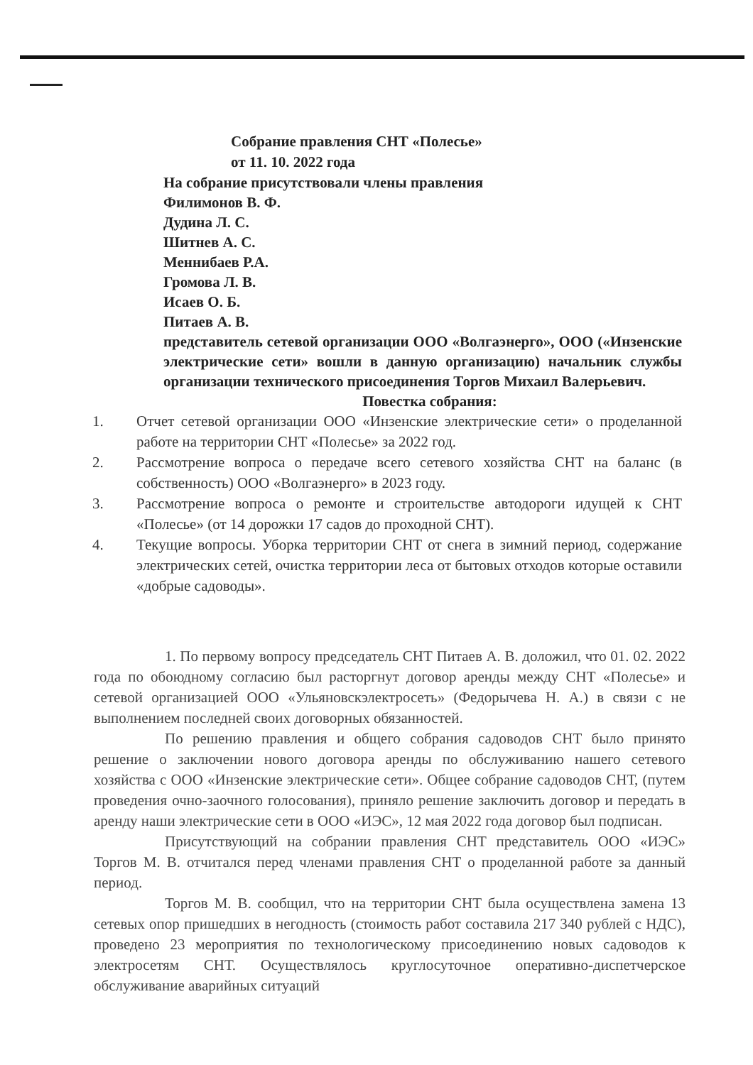Собрание правления СНТ «Полесье»
от 11. 10. 2022 года
На собрание присутствовали члены правления
Филимонов В. Ф.
Дудина Л. С.
Шитнев А. С.
Меннибаев Р.А.
Громова Л. В.
Исаев О. Б.
Питаев А. В.
представитель сетевой организации ООО «Волгаэнерго», ООО («Инзенские электрические сети» вошли в данную организацию) начальник службы организации технического присоединения Торгов Михаил Валерьевич.
Повестка собрания:
1. Отчет сетевой организации ООО «Инзенские электрические сети» о проделанной работе на территории СНТ «Полесье» за 2022 год.
2. Рассмотрение вопроса о передаче всего сетевого хозяйства СНТ на баланс (в собственность) ООО «Волгаэнерго» в 2023 году.
3. Рассмотрение вопроса о ремонте и строительстве автодороги идущей к СНТ «Полесье» (от 14 дорожки 17 садов до проходной СНТ).
4. Текущие вопросы. Уборка территории СНТ от снега в зимний период, содержание электрических сетей, очистка территории леса от бытовых отходов которые оставили «добрые садоводы».
1. По первому вопросу председатель СНТ Питаев А. В. доложил, что 01. 02. 2022 года по обоюдному согласию был расторгнут договор аренды между СНТ «Полесье» и сетевой организацией ООО «Ульяновскэлектросеть» (Федорычева Н. А.) в связи с не выполнением последней своих договорных обязанностей.
По решению правления и общего собрания садоводов СНТ было принято решение о заключении нового договора аренды по обслуживанию нашего сетевого хозяйства с ООО «Инзенские электрические сети». Общее собрание садоводов СНТ, (путем проведения очно-заочного голосования), приняло решение заключить договор и передать в аренду наши электрические сети в ООО «ИЭС», 12 мая 2022 года договор был подписан.
Присутствующий на собрании правления СНТ представитель ООО «ИЭС» Торгов М. В. отчитался перед членами правления СНТ о проделанной работе за данный период.
Торгов М. В. сообщил, что на территории СНТ была осуществлена замена 13 сетевых опор пришедших в негодность (стоимость работ составила 217 340 рублей с НДС), проведено 23 мероприятия по технологическому присоединению новых садоводов к электросетям СНТ. Осуществлялось круглосуточное оперативно-диспетчерское обслуживание аварийных ситуаций